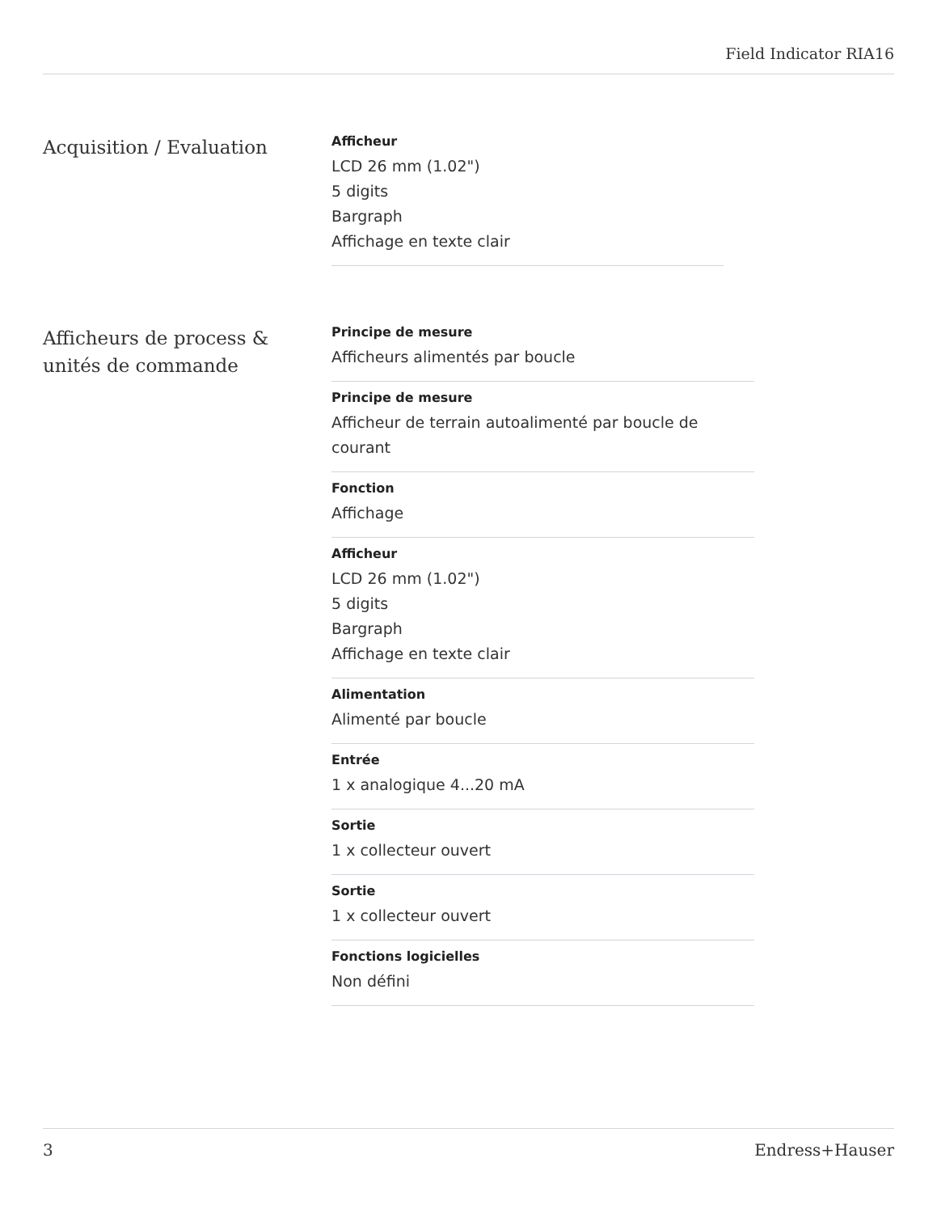Field Indicator RIA16
Acquisition / Evaluation
Afficheur
LCD 26 mm (1.02")
5 digits
Bargraph
Affichage en texte clair
Afficheurs de process & unités de commande
Principe de mesure
Afficheurs alimentés par boucle
Principe de mesure
Afficheur de terrain autoalimenté par boucle de courant
Fonction
Affichage
Afficheur
LCD 26 mm (1.02")
5 digits
Bargraph
Affichage en texte clair
Alimentation
Alimenté par boucle
Entrée
1 x analogique 4...20 mA
Sortie
1 x collecteur ouvert
Sortie
1 x collecteur ouvert
Fonctions logicielles
Non défini
3 Endress+Hauser